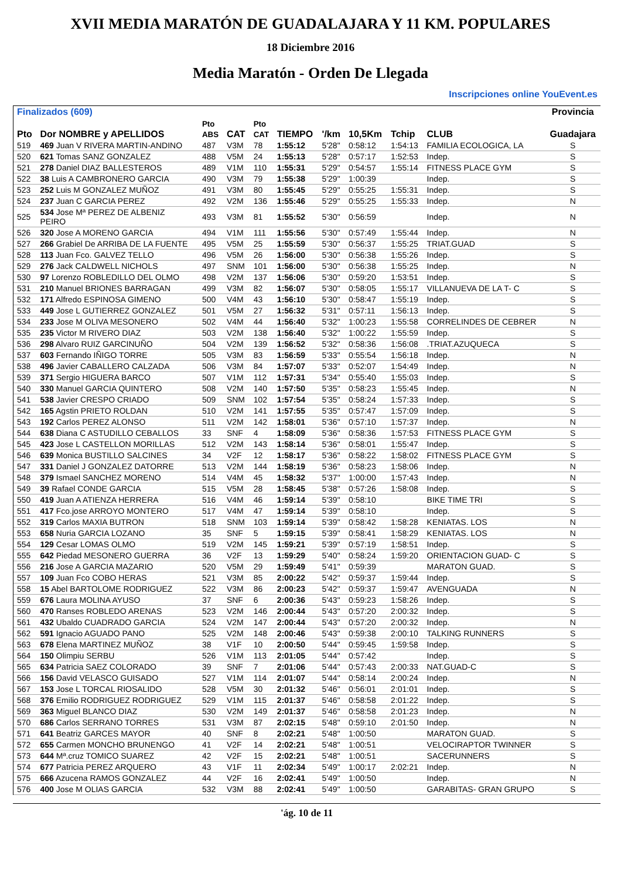XVII MEDIA MARATÓN DE GUADALAJARA Y 11 KM. POPULARES
18 Diciembre 2016
Media Maratón - Orden De Llegada
Inscripciones online YouEvent.es
| Finalizados (609) | | | | | | | | | | Provincia |
| --- | --- | --- | --- | --- | --- | --- | --- | --- | --- | --- |
| Pto | Dor NOMBRE y APELLIDOS | Pto ABS | CAT | Pto CAT | TIEMPO | '/km | 10,5Km | Tchip | CLUB | Guadajara |
| 519 | 469 Juan V RIVERA MARTIN-ANDINO | 487 | V3M | 78 | 1:55:12 | 5'28" | 0:58:12 | 1:54:13 | FAMILIA ECOLOGICA, LA | S |
| 520 | 621 Tomas SANZ GONZALEZ | 488 | V5M | 24 | 1:55:13 | 5'28" | 0:57:17 | 1:52:53 | Indep. | S |
| 521 | 278 Daniel DIAZ BALLESTEROS | 489 | V1M | 110 | 1:55:31 | 5'29" | 0:54:57 | 1:55:14 | FITNESS PLACE GYM | S |
| 522 | 38 Luis A CAMBRONERO GARCIA | 490 | V3M | 79 | 1:55:38 | 5'29" | 1:00:39 | | Indep. | S |
| 523 | 252 Luis M GONZALEZ MUÑOZ | 491 | V3M | 80 | 1:55:45 | 5'29" | 0:55:25 | 1:55:31 | Indep. | S |
| 524 | 237 Juan C GARCIA PEREZ | 492 | V2M | 136 | 1:55:46 | 5'29" | 0:55:25 | 1:55:33 | Indep. | N |
| 525 | 534 Jose Mª PEREZ DE ALBENIZ PEIRO | 493 | V3M | 81 | 1:55:52 | 5'30" | 0:56:59 | | Indep. | N |
| 526 | 320 Jose A MORENO GARCIA | 494 | V1M | 111 | 1:55:56 | 5'30" | 0:57:49 | 1:55:44 | Indep. | N |
| 527 | 266 Grabiel De ARRIBA DE LA FUENTE | 495 | V5M | 25 | 1:55:59 | 5'30" | 0:56:37 | 1:55:25 | TRIAT.GUAD | S |
| 528 | 113 Juan Fco. GALVEZ TELLO | 496 | V5M | 26 | 1:56:00 | 5'30" | 0:56:38 | 1:55:26 | Indep. | S |
| 529 | 276 Jack CALDWELL NICHOLS | 497 | SNM | 101 | 1:56:00 | 5'30" | 0:56:38 | 1:55:25 | Indep. | N |
| 530 | 97 Lorenzo ROBLEDILLO DEL OLMO | 498 | V2M | 137 | 1:56:06 | 5'30" | 0:59:20 | 1:53:51 | Indep. | S |
| 531 | 210 Manuel BRIONES BARRAGAN | 499 | V3M | 82 | 1:56:07 | 5'30" | 0:58:05 | 1:55:17 | VILLANUEVA DE LA T- C | S |
| 532 | 171 Alfredo ESPINOSA GIMENO | 500 | V4M | 43 | 1:56:10 | 5'30" | 0:58:47 | 1:55:19 | Indep. | S |
| 533 | 449 Jose L GUTIERREZ GONZALEZ | 501 | V5M | 27 | 1:56:32 | 5'31" | 0:57:11 | 1:56:13 | Indep. | S |
| 534 | 233 Jose M OLIVA MESONERO | 502 | V4M | 44 | 1:56:40 | 5'32" | 1:00:23 | 1:55:58 | CORRELINDES DE CEBRER | N |
| 535 | 235 Victor M RIVERO DIAZ | 503 | V2M | 138 | 1:56:40 | 5'32" | 1:00:22 | 1:55:59 | Indep. | S |
| 536 | 298 Alvaro RUIZ GARCINUÑO | 504 | V2M | 139 | 1:56:52 | 5'32" | 0:58:36 | 1:56:08 | .TRIAT.AZUQUECA | S |
| 537 | 603 Fernando IÑIGO TORRE | 505 | V3M | 83 | 1:56:59 | 5'33" | 0:55:54 | 1:56:18 | Indep. | N |
| 538 | 496 Javier CABALLERO CALZADA | 506 | V3M | 84 | 1:57:07 | 5'33" | 0:52:07 | 1:54:49 | Indep. | N |
| 539 | 371 Sergio HIGUERA BARCO | 507 | V1M | 112 | 1:57:31 | 5'34" | 0:55:40 | 1:55:03 | Indep. | S |
| 540 | 330 Manuel GARCIA QUINTERO | 508 | V2M | 140 | 1:57:50 | 5'35" | 0:58:23 | 1:55:45 | Indep. | N |
| 541 | 538 Javier CRESPO CRIADO | 509 | SNM | 102 | 1:57:54 | 5'35" | 0:58:24 | 1:57:33 | Indep. | S |
| 542 | 165 Agstin PRIETO ROLDAN | 510 | V2M | 141 | 1:57:55 | 5'35" | 0:57:47 | 1:57:09 | Indep. | S |
| 543 | 192 Carlos PEREZ ALONSO | 511 | V2M | 142 | 1:58:01 | 5'36" | 0:57:10 | 1:57:37 | Indep. | N |
| 544 | 638 Diana C ASTUDILLO CEBALLOS | 33 | SNF | 4 | 1:58:09 | 5'36" | 0:58:36 | 1:57:53 | FITNESS PLACE GYM | S |
| 545 | 423 Jose L CASTELLON MORILLAS | 512 | V2M | 143 | 1:58:14 | 5'36" | 0:58:01 | 1:55:47 | Indep. | S |
| 546 | 639 Monica BUSTILLO SALCINES | 34 | V2F | 12 | 1:58:17 | 5'36" | 0:58:22 | 1:58:02 | FITNESS PLACE GYM | S |
| 547 | 331 Daniel J GONZALEZ DATORRE | 513 | V2M | 144 | 1:58:19 | 5'36" | 0:58:23 | 1:58:06 | Indep. | N |
| 548 | 379 Ismael SANCHEZ MORENO | 514 | V4M | 45 | 1:58:32 | 5'37" | 1:00:00 | 1:57:43 | Indep. | N |
| 549 | 39 Rafael CONDE GARCIA | 515 | V5M | 28 | 1:58:45 | 5'38" | 0:57:26 | 1:58:08 | Indep. | S |
| 550 | 419 Juan A ATIENZA HERRERA | 516 | V4M | 46 | 1:59:14 | 5'39" | 0:58:10 | | BIKE TIME TRI | S |
| 551 | 417 Fco.jose ARROYO MONTERO | 517 | V4M | 47 | 1:59:14 | 5'39" | 0:58:10 | | Indep. | S |
| 552 | 319 Carlos MAXIA BUTRON | 518 | SNM | 103 | 1:59:14 | 5'39" | 0:58:42 | 1:58:28 | KENIATAS. LOS | N |
| 553 | 658 Nuria GARCIA LOZANO | 35 | SNF | 5 | 1:59:15 | 5'39" | 0:58:41 | 1:58:29 | KENIATAS. LOS | N |
| 554 | 129 Cesar LOMAS OLMO | 519 | V2M | 145 | 1:59:21 | 5'39" | 0:57:19 | 1:58:51 | Indep. | S |
| 555 | 642 Piedad MESONERO GUERRA | 36 | V2F | 13 | 1:59:29 | 5'40" | 0:58:24 | 1:59:20 | ORIENTACION GUAD- C | S |
| 556 | 216 Jose A GARCIA MAZARIO | 520 | V5M | 29 | 1:59:49 | 5'41" | 0:59:39 | | MARATON GUAD. | S |
| 557 | 109 Juan Fco COBO HERAS | 521 | V3M | 85 | 2:00:22 | 5'42" | 0:59:37 | 1:59:44 | Indep. | S |
| 558 | 15 Abel BARTOLOME RODRIGUEZ | 522 | V3M | 86 | 2:00:23 | 5'42" | 0:59:37 | 1:59:47 | AVENGUADA | N |
| 559 | 676 Laura MOLINA AYUSO | 37 | SNF | 6 | 2:00:36 | 5'43" | 0:59:23 | 1:58:26 | Indep. | S |
| 560 | 470 Ranses ROBLEDO ARENAS | 523 | V2M | 146 | 2:00:44 | 5'43" | 0:57:20 | 2:00:32 | Indep. | S |
| 561 | 432 Ubaldo CUADRADO GARCIA | 524 | V2M | 147 | 2:00:44 | 5'43" | 0:57:20 | 2:00:32 | Indep. | N |
| 562 | 591 Ignacio AGUADO PANO | 525 | V2M | 148 | 2:00:46 | 5'43" | 0:59:38 | 2:00:10 | TALKING RUNNERS | S |
| 563 | 678 Elena MARTINEZ MUÑOZ | 38 | V1F | 10 | 2:00:50 | 5'44" | 0:59:45 | 1:59:58 | Indep. | S |
| 564 | 150 Olimpiu SERBU | 526 | V1M | 113 | 2:01:05 | 5'44" | 0:57:42 | | Indep. | S |
| 565 | 634 Patricia SAEZ COLORADO | 39 | SNF | 7 | 2:01:06 | 5'44" | 0:57:43 | 2:00:33 | NAT.GUAD-C | S |
| 566 | 156 David VELASCO GUISADO | 527 | V1M | 114 | 2:01:07 | 5'44" | 0:58:14 | 2:00:24 | Indep. | N |
| 567 | 153 Jose L TORCAL RIOSALIDO | 528 | V5M | 30 | 2:01:32 | 5'46" | 0:56:01 | 2:01:01 | Indep. | S |
| 568 | 376 Emilio RODRIGUEZ RODRIGUEZ | 529 | V1M | 115 | 2:01:37 | 5'46" | 0:58:58 | 2:01:22 | Indep. | S |
| 569 | 363 Miguel BLANCO DIAZ | 530 | V2M | 149 | 2:01:37 | 5'46" | 0:58:58 | 2:01:23 | Indep. | N |
| 570 | 686 Carlos SERRANO TORRES | 531 | V3M | 87 | 2:02:15 | 5'48" | 0:59:10 | 2:01:50 | Indep. | N |
| 571 | 641 Beatriz GARCES MAYOR | 40 | SNF | 8 | 2:02:21 | 5'48" | 1:00:50 | | MARATON GUAD. | S |
| 572 | 655 Carmen MONCHO BRUNENGO | 41 | V2F | 14 | 2:02:21 | 5'48" | 1:00:51 | | VELOCIRAPTOR TWINNER | S |
| 573 | 644 Mª.cruz TOMICO SUAREZ | 42 | V2F | 15 | 2:02:21 | 5'48" | 1:00:51 | | SACERUNNERS | S |
| 574 | 677 Patricia PEREZ ARQUERO | 43 | V1F | 11 | 2:02:34 | 5'49" | 1:00:17 | 2:02:21 | Indep. | N |
| 575 | 666 Azucena RAMOS GONZALEZ | 44 | V2F | 16 | 2:02:41 | 5'49" | 1:00:50 | | Indep. | N |
| 576 | 400 Jose M OLIAS GARCIA | 532 | V3M | 88 | 2:02:41 | 5'49" | 1:00:50 | | GARABITAS- GRAN GRUPO | S |
'ág. 10 de 11